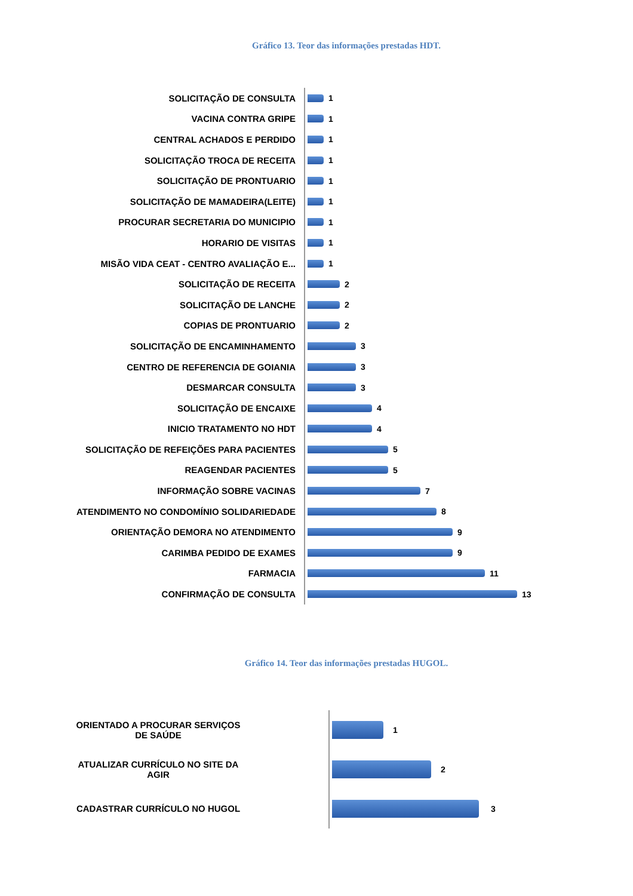Gráfico 13. Teor das informações prestadas HDT.
SOLICITAÇÃO DE CONSULTA 1
VACINA CONTRA GRIPE 1
CENTRAL ACHADOS E PERDIDO 1
SOLICITAÇÃO TROCA DE RECEITA 1
SOLICITAÇÃO DE PRONTUARIO 1
SOLICITAÇÃO DE MAMADEIRA(LEITE) 1
PROCURAR SECRETARIA DO MUNICIPIO 1
HORARIO DE VISITAS 1
MISÃO VIDA CEAT - CENTRO AVALIAÇÃO E... 1
SOLICITAÇÃO DE RECEITA 2
SOLICITAÇÃO DE LANCHE 2
COPIAS DE PRONTUARIO 2
SOLICITAÇÃO DE ENCAMINHAMENTO 3
CENTRO DE REFERENCIA DE GOIANIA 3
DESMARCAR CONSULTA 3
SOLICITAÇÃO DE ENCAIXE 4
INICIO TRATAMENTO NO HDT 4
SOLICITAÇÃO DE REFEIÇÕES PARA PACIENTES 5
REAGENDAR PACIENTES 5
INFORMAÇÃO SOBRE VACINAS 7
ATENDIMENTO NO CONDOMÍNIO SOLIDARIEDADE 8
ORIENTAÇÃO DEMORA NO ATENDIMENTO 9
CARIMBA PEDIDO DE EXAMES 9
FARMACIA 11
CONFIRMAÇÃO DE CONSULTA 13
Gráfico 14. Teor das informações prestadas HUGOL.
ORIENTADO A PROCURAR SERVIÇOS
DE SAÚDE
1
ATUALIZAR CURRÍCULO NO SITE DA
AGIR
2
CADASTRAR CURRÍCULO NO HUGOL 3